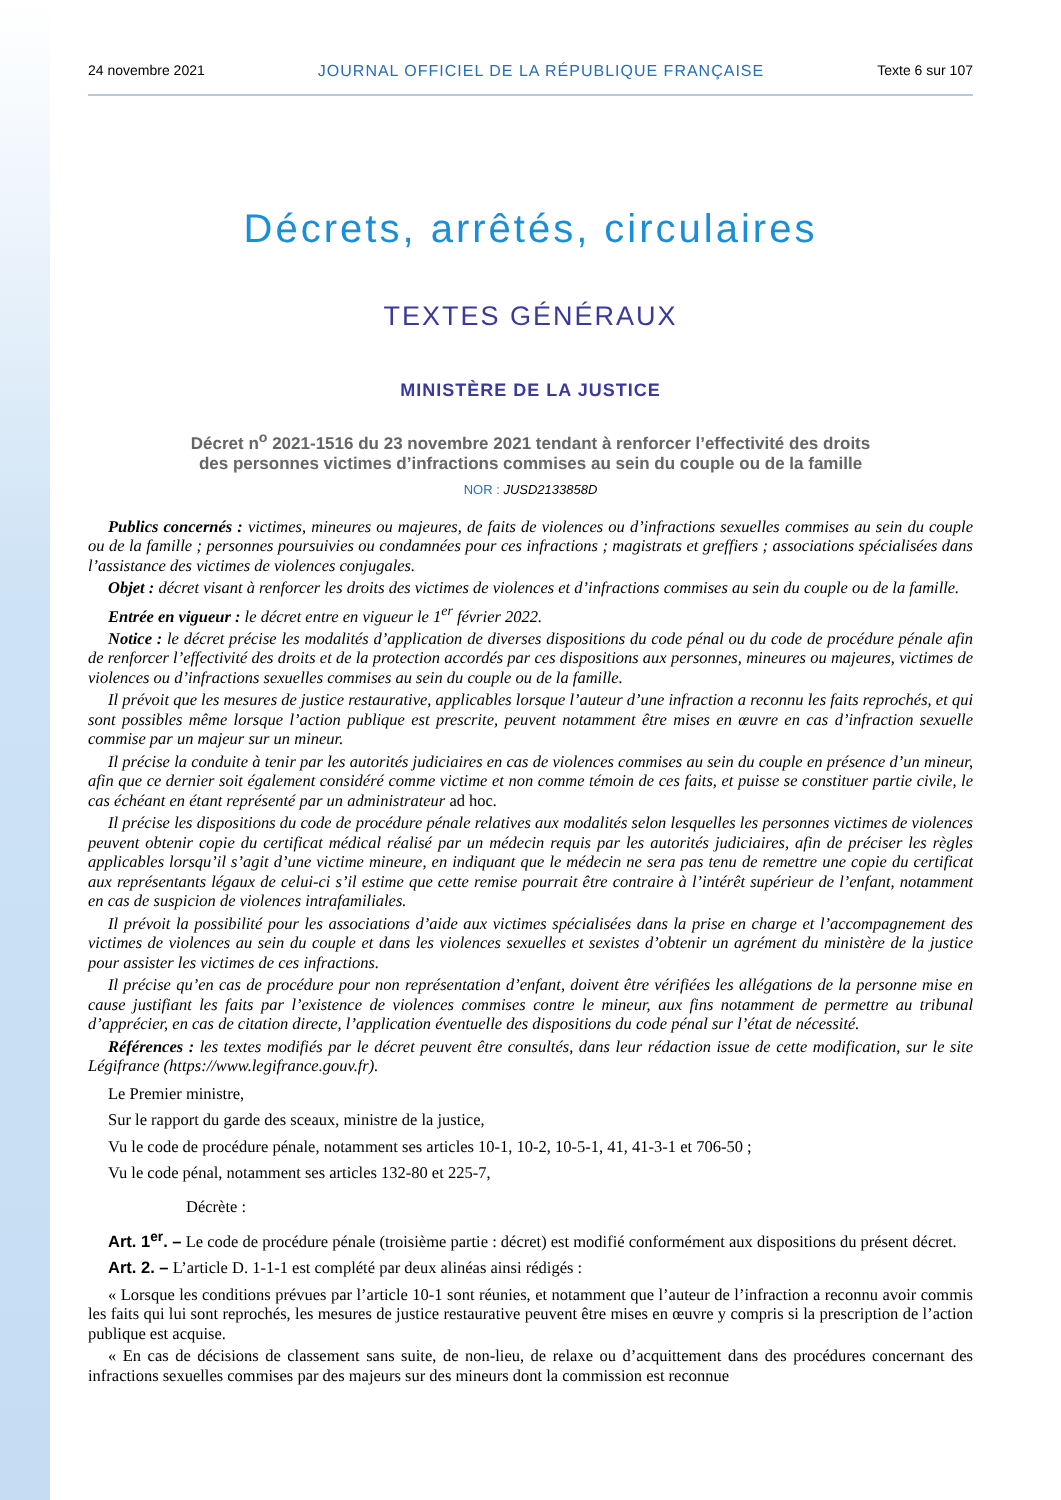24 novembre 2021 JOURNAL OFFICIEL DE LA RÉPUBLIQUE FRANÇAISE Texte 6 sur 107
Décrets, arrêtés, circulaires
TEXTES GÉNÉRAUX
MINISTÈRE DE LA JUSTICE
Décret n<sup>o</sup> 2021-1516 du 23 novembre 2021 tendant à renforcer l’effectivité des droits
des personnes victimes d’infractions commises au sein du couple ou de la famille
NOR : JUSD2133858D
Publics concernés : victimes, mineures ou majeures, de faits de violences ou d’infractions sexuelles commises au sein du couple ou de la famille ; personnes poursuivies ou condamnées pour ces infractions ; magistrats et greffiers ; associations spécialisées dans l’assistance des victimes de violences conjugales.
Objet : décret visant à renforcer les droits des victimes de violences et d’infractions commises au sein du couple ou de la famille.
Entrée en vigueur : le décret entre en vigueur le 1<sup>er</sup> février 2022.
Notice : le décret précise les modalités d’application de diverses dispositions du code pénal ou du code de procédure pénale afin de renforcer l’effectivité des droits et de la protection accordés par ces dispositions aux personnes, mineures ou majeures, victimes de violences ou d’infractions sexuelles commises au sein du couple ou de la famille.
Il prévoit que les mesures de justice restaurative, applicables lorsque l’auteur d’une infraction a reconnu les faits reprochés, et qui sont possibles même lorsque l’action publique est prescrite, peuvent notamment être mises en œuvre en cas d’infraction sexuelle commise par un majeur sur un mineur.
Il précise la conduite à tenir par les autorités judiciaires en cas de violences commises au sein du couple en présence d’un mineur, afin que ce dernier soit également considéré comme victime et non comme témoin de ces faits, et puisse se constituer partie civile, le cas échéant en étant représenté par un administrateur ad hoc.
Il précise les dispositions du code de procédure pénale relatives aux modalités selon lesquelles les personnes victimes de violences peuvent obtenir copie du certificat médical réalisé par un médecin requis par les autorités judiciaires, afin de préciser les règles applicables lorsqu’il s’agit d’une victime mineure, en indiquant que le médecin ne sera pas tenu de remettre une copie du certificat aux représentants légaux de celui-ci s’il estime que cette remise pourrait être contraire à l’intérêt supérieur de l’enfant, notamment en cas de suspicion de violences intrafamiliales.
Il prévoit la possibilité pour les associations d’aide aux victimes spécialisées dans la prise en charge et l’accompagnement des victimes de violences au sein du couple et dans les violences sexuelles et sexistes d’obtenir un agrément du ministère de la justice pour assister les victimes de ces infractions.
Il précise qu’en cas de procédure pour non représentation d’enfant, doivent être vérifiées les allégations de la personne mise en cause justifiant les faits par l’existence de violences commises contre le mineur, aux fins notamment de permettre au tribunal d’apprécier, en cas de citation directe, l’application éventuelle des dispositions du code pénal sur l’état de nécessité.
Références : les textes modifiés par le décret peuvent être consultés, dans leur rédaction issue de cette modification, sur le site Légifrance (https://www.legifrance.gouv.fr).
Le Premier ministre,
Sur le rapport du garde des sceaux, ministre de la justice,
Vu le code de procédure pénale, notamment ses articles 10-1, 10-2, 10-5-1, 41, 41-3-1 et 706-50 ;
Vu le code pénal, notamment ses articles 132-80 et 225-7,
Décrète :
Art. 1<sup>er</sup>. – Le code de procédure pénale (troisième partie : décret) est modifié conformément aux dispositions du présent décret.
Art. 2. – L’article D. 1-1-1 est complété par deux alinéas ainsi rédigés :
« Lorsque les conditions prévues par l’article 10-1 sont réunies, et notamment que l’auteur de l’infraction a reconnu avoir commis les faits qui lui sont reprochés, les mesures de justice restaurative peuvent être mises en œuvre y compris si la prescription de l’action publique est acquise.
« En cas de décisions de classement sans suite, de non-lieu, de relaxe ou d’acquittement dans des procédures concernant des infractions sexuelles commises par des majeurs sur des mineurs dont la commission est reconnue